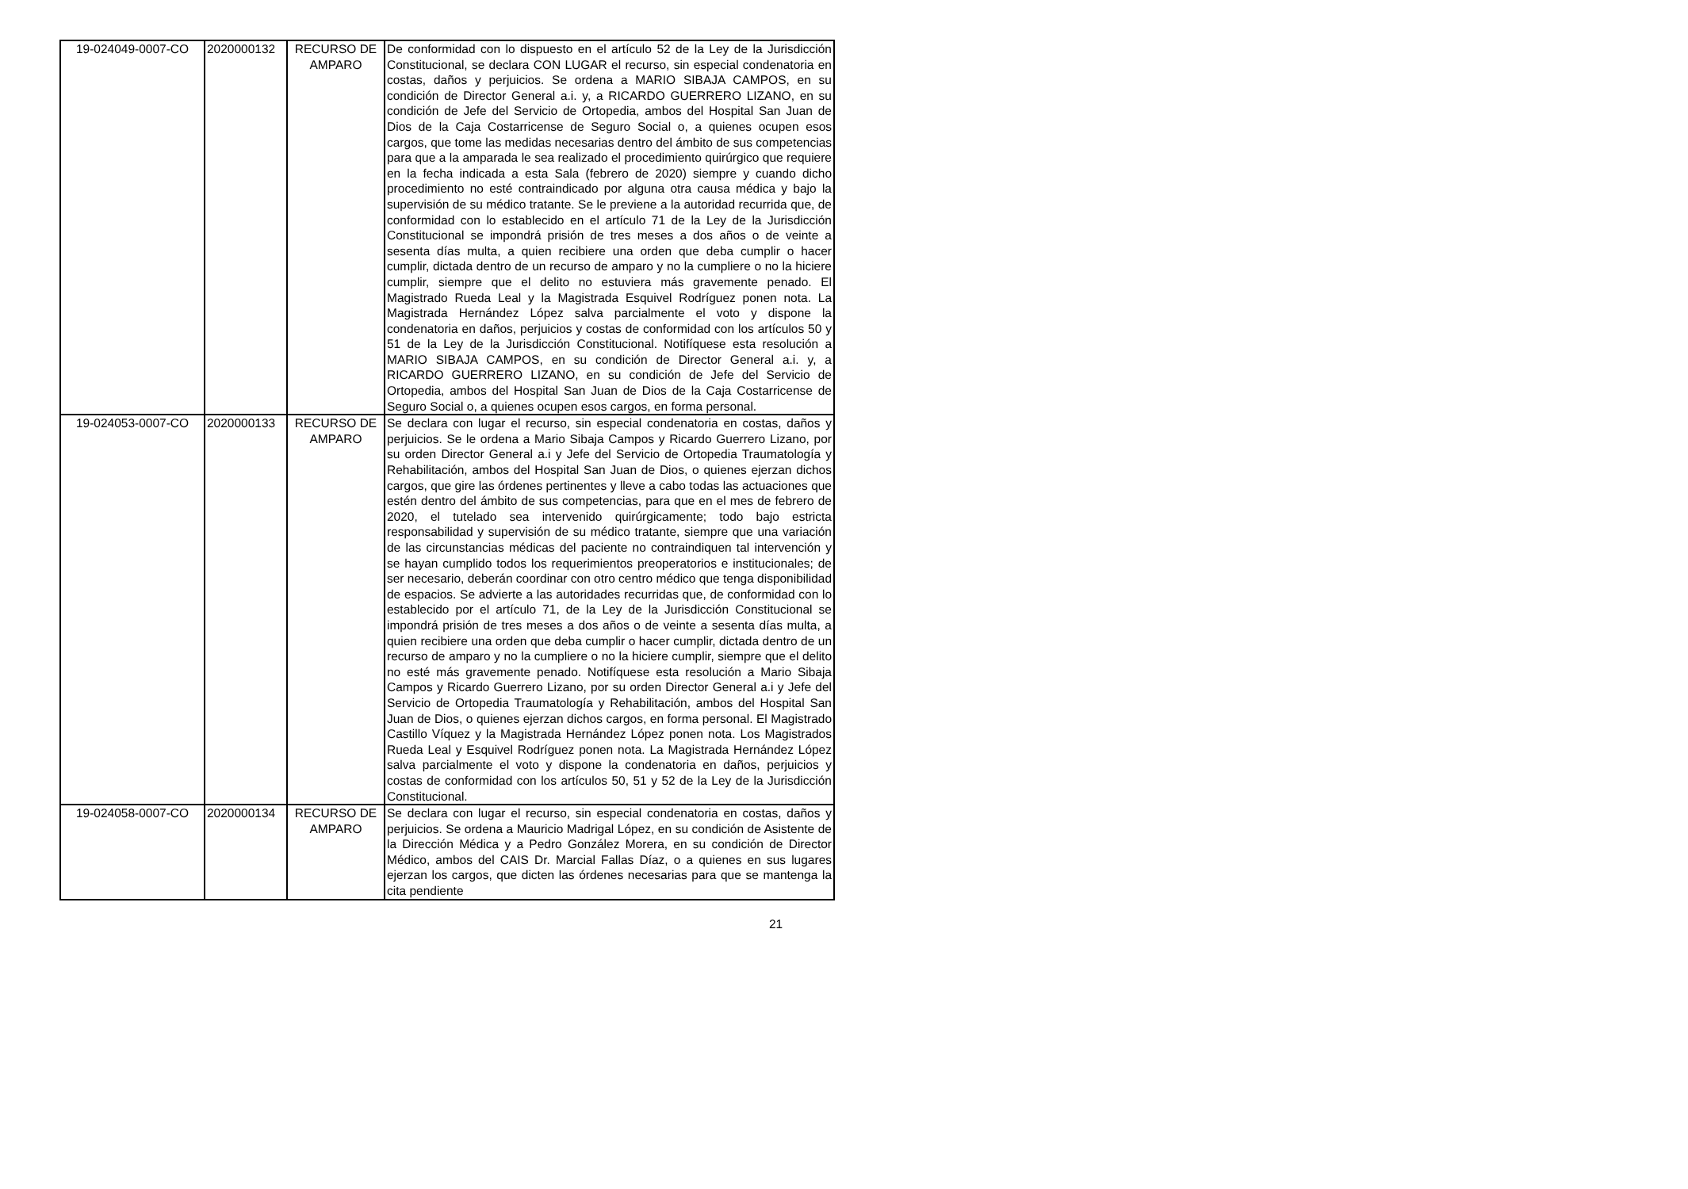| 19-024049-0007-CO | 2020000132 | RECURSO DE AMPARO | De conformidad con lo dispuesto en el artículo 52 de la Ley de la Jurisdicción Constitucional, se declara CON LUGAR el recurso, sin especial condenatoria en costas, daños y perjuicios. Se ordena a MARIO SIBAJA CAMPOS, en su condición de Director General a.i. y, a RICARDO GUERRERO LIZANO, en su condición de Jefe del Servicio de Ortopedia, ambos del Hospital San Juan de Dios de la Caja Costarricense de Seguro Social o, a quienes ocupen esos cargos, que tome las medidas necesarias dentro del ámbito de sus competencias para que a la amparada le sea realizado el procedimiento quirúrgico que requiere en la fecha indicada a esta Sala (febrero de 2020) siempre y cuando dicho procedimiento no esté contraindicado por alguna otra causa médica y bajo la supervisión de su médico tratante. Se le previene a la autoridad recurrida que, de conformidad con lo establecido en el artículo 71 de la Ley de la Jurisdicción Constitucional se impondrá prisión de tres meses a dos años o de veinte a sesenta días multa, a quien recibiere una orden que deba cumplir o hacer cumplir, dictada dentro de un recurso de amparo y no la cumpliere o no la hiciere cumplir, siempre que el delito no estuviera más gravemente penado. El Magistrado Rueda Leal y la Magistrada Esquivel Rodríguez ponen nota. La Magistrada Hernández López salva parcialmente el voto y dispone la condenatoria en daños, perjuicios y costas de conformidad con los artículos 50 y 51 de la Ley de la Jurisdicción Constitucional. Notifíquese esta resolución a MARIO SIBAJA CAMPOS, en su condición de Director General a.i. y, a RICARDO GUERRERO LIZANO, en su condición de Jefe del Servicio de Ortopedia, ambos del Hospital San Juan de Dios de la Caja Costarricense de Seguro Social o, a quienes ocupen esos cargos, en forma personal. |
| 19-024053-0007-CO | 2020000133 | RECURSO DE AMPARO | Se declara con lugar el recurso, sin especial condenatoria en costas, daños y perjuicios. Se le ordena a Mario Sibaja Campos y Ricardo Guerrero Lizano, por su orden Director General a.i y Jefe del Servicio de Ortopedia Traumatología y Rehabilitación, ambos del Hospital San Juan de Dios, o quienes ejerzan dichos cargos, que gire las órdenes pertinentes y lleve a cabo todas las actuaciones que estén dentro del ámbito de sus competencias, para que en el mes de febrero de 2020, el tutelado sea intervenido quirúrgicamente; todo bajo estricta responsabilidad y supervisión de su médico tratante, siempre que una variación de las circunstancias médicas del paciente no contraindiquen tal intervención y se hayan cumplido todos los requerimientos preoperatorios e institucionales; de ser necesario, deberán coordinar con otro centro médico que tenga disponibilidad de espacios. Se advierte a las autoridades recurridas que, de conformidad con lo establecido por el artículo 71, de la Ley de la Jurisdicción Constitucional se impondrá prisión de tres meses a dos años o de veinte a sesenta días multa, a quien recibiere una orden que deba cumplir o hacer cumplir, dictada dentro de un recurso de amparo y no la cumpliere o no la hiciere cumplir, siempre que el delito no esté más gravemente penado. Notifíquese esta resolución a Mario Sibaja Campos y Ricardo Guerrero Lizano, por su orden Director General a.i y Jefe del Servicio de Ortopedia Traumatología y Rehabilitación, ambos del Hospital San Juan de Dios, o quienes ejerzan dichos cargos, en forma personal. El Magistrado Castillo Víquez y la Magistrada Hernández López ponen nota. Los Magistrados Rueda Leal y Esquivel Rodríguez ponen nota. La Magistrada Hernández López salva parcialmente el voto y dispone la condenatoria en daños, perjuicios y costas de conformidad con los artículos 50, 51 y 52 de la Ley de la Jurisdicción Constitucional. |
| 19-024058-0007-CO | 2020000134 | RECURSO DE AMPARO | Se declara con lugar el recurso, sin especial condenatoria en costas, daños y perjuicios. Se ordena a Mauricio Madrigal López, en su condición de Asistente de la Dirección Médica y a Pedro González Morera, en su condición de Director Médico, ambos del CAIS Dr. Marcial Fallas Díaz, o a quienes en sus lugares ejerzan los cargos, que dicten las órdenes necesarias para que se mantenga la cita pendiente |
21